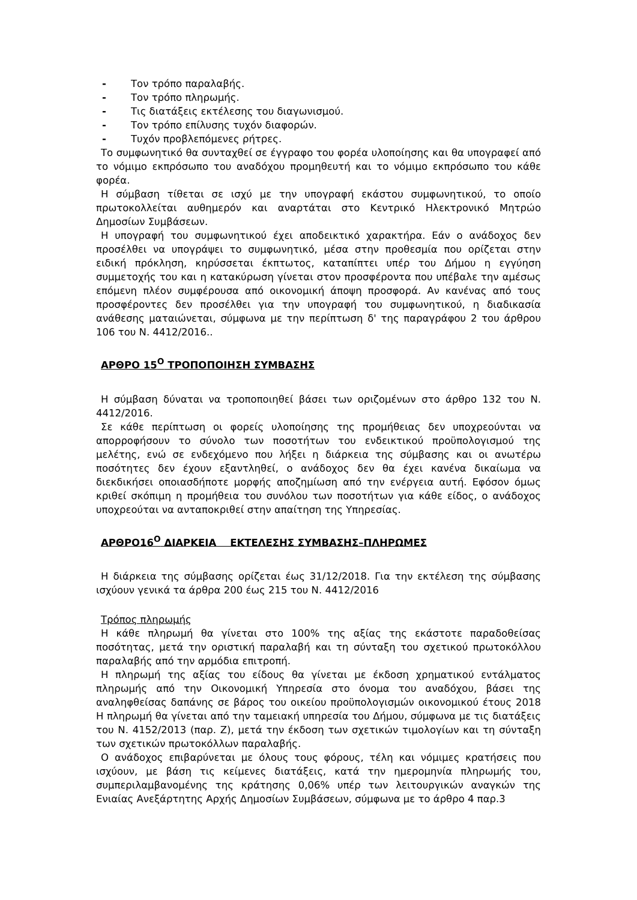- Τον τρόπο παραλαβής.
- Τον τρόπο πληρωμής.
- Τις διατάξεις εκτέλεσης του διαγωνισμού.
- Τον τρόπο επίλυσης τυχόν διαφορών.
- Τυχόν προβλεπόμενες ρήτρες.
Το συμφωνητικό θα συνταχθεί σε έγγραφο του φορέα υλοποίησης και θα υπογραφεί από το νόμιμο εκπρόσωπο του αναδόχου προμηθευτή και το νόμιμο εκπρόσωπο του κάθε φορέα.
Η σύμβαση τίθεται σε ισχύ με την υπογραφή εκάστου συμφωνητικού, το οποίο πρωτοκολλείται αυθημερόν και αναρτάται στο Κεντρικό Ηλεκτρονικό Μητρώο Δημοσίων Συμβάσεων.
Η υπογραφή του συμφωνητικού έχει αποδεικτικό χαρακτήρα. Εάν ο ανάδοχος δεν προσέλθει να υπογράψει το συμφωνητικό, μέσα στην προθεσμία που ορίζεται στην ειδική πρόκληση, κηρύσσεται έκπτωτος, καταπίπτει υπέρ του Δήμου η εγγύηση συμμετοχής του και η κατακύρωση γίνεται στον προσφέροντα που υπέβαλε την αμέσως επόμενη πλέον συμφέρουσα από οικονομική άποψη προσφορά. Αν κανένας από τους προσφέροντες δεν προσέλθει για την υπογραφή του συμφωνητικού, η διαδικασία ανάθεσης ματαιώνεται, σύμφωνα με την περίπτωση δ' της παραγράφου 2 του άρθρου 106 του Ν. 4412/2016..
ΑΡΘΡΟ 15<sup>Ο</sup> ΤΡΟΠΟΠΟΙΗΣΗ ΣΥΜΒΑΣΗΣ
Η σύμβαση δύναται να τροποποιηθεί βάσει των οριζομένων στο άρθρο 132 του Ν. 4412/2016.
Σε κάθε περίπτωση οι φορείς υλοποίησης της προμήθειας δεν υποχρεούνται να απορροφήσουν το σύνολο των ποσοτήτων του ενδεικτικού προϋπολογισμού της μελέτης, ενώ σε ενδεχόμενο που λήξει η διάρκεια της σύμβασης και οι ανωτέρω ποσότητες δεν έχουν εξαντληθεί, ο ανάδοχος δεν θα έχει κανένα δικαίωμα να διεκδικήσει οποιασδήποτε μορφής αποζημίωση από την ενέργεια αυτή. Εφόσον όμως κριθεί σκόπιμη η προμήθεια του συνόλου των ποσοτήτων για κάθε είδος, ο ανάδοχος υποχρεούται να ανταποκριθεί στην απαίτηση της Υπηρεσίας.
ΑΡΘΡΟ16<sup>Ο</sup> ΔΙΑΡΚΕΙΑ ΕΚΤΕΛΕΣΗΣ ΣΥΜΒΑΣΗΣ–ΠΛΗΡΩΜΕΣ
Η διάρκεια της σύμβασης ορίζεται έως 31/12/2018. Για την εκτέλεση της σύμβασης ισχύουν γενικά τα άρθρα 200 έως 215 του Ν. 4412/2016
Τρόπος πληρωμής
Η κάθε πληρωμή θα γίνεται στο 100% της αξίας της εκάστοτε παραδοθείσας ποσότητας, μετά την οριστική παραλαβή και τη σύνταξη του σχετικού πρωτοκόλλου παραλαβής από την αρμόδια επιτροπή.
Η πληρωμή της αξίας του είδους θα γίνεται με έκδοση χρηματικού εντάλματος πληρωμής από την Οικονομική Υπηρεσία στο όνομα του αναδόχου, βάσει της αναληφθείσας δαπάνης σε βάρος του οικείου προϋπολογισμών οικονομικού έτους 2018 Η πληρωμή θα γίνεται από την ταμειακή υπηρεσία του Δήμου, σύμφωνα με τις διατάξεις του Ν. 4152/2013 (παρ. Ζ), μετά την έκδοση των σχετικών τιμολογίων και τη σύνταξη των σχετικών πρωτοκόλλων παραλαβής.
Ο ανάδοχος επιβαρύνεται με όλους τους φόρους, τέλη και νόμιμες κρατήσεις που ισχύουν, με βάση τις κείμενες διατάξεις, κατά την ημερομηνία πληρωμής του, συμπεριλαμβανομένης της κράτησης 0,06% υπέρ των λειτουργικών αναγκών της Ενιαίας Ανεξάρτητης Αρχής Δημοσίων Συμβάσεων, σύμφωνα με το άρθρο 4 παρ.3